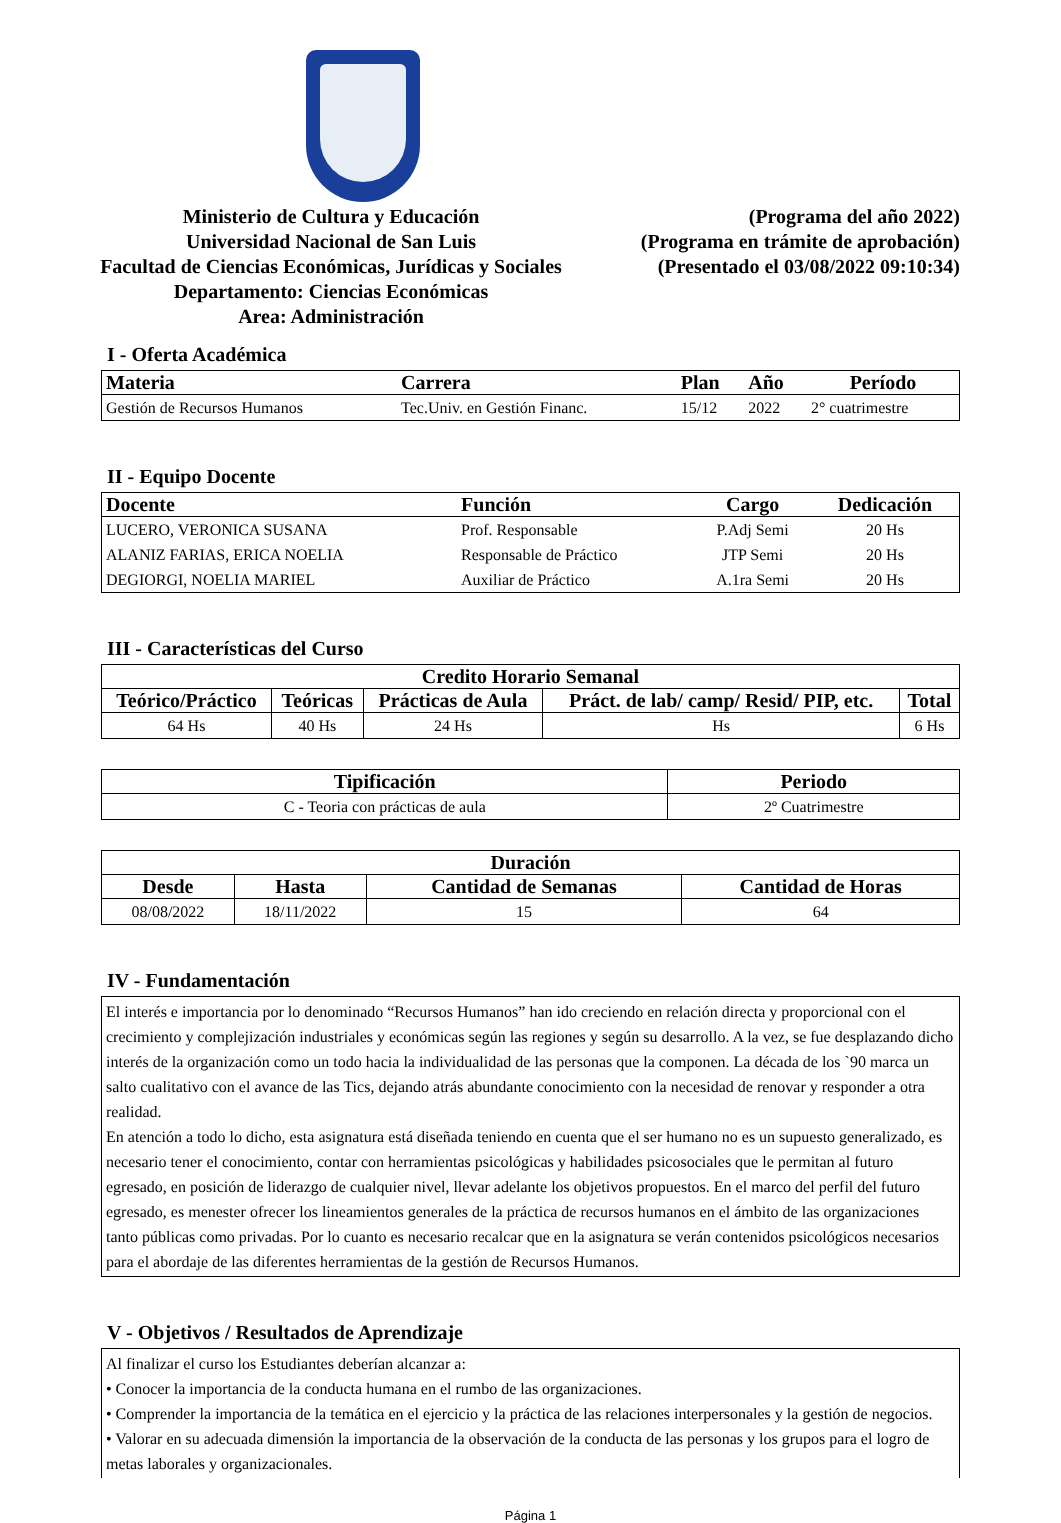Ministerio de Cultura y Educación
Universidad Nacional de San Luis
Facultad de Ciencias Económicas, Jurídicas y Sociales
Departamento: Ciencias Económicas
Area: Administración
(Programa del año 2022)
(Programa en trámite de aprobación)
(Presentado el 03/08/2022 09:10:34)
I - Oferta Académica
| Materia | Carrera | Plan | Año | Período |
| --- | --- | --- | --- | --- |
| Gestión de Recursos Humanos | Tec.Univ. en Gestión Financ. | 15/12 | 2022 | 2° cuatrimestre |
II - Equipo Docente
| Docente | Función | Cargo | Dedicación |
| --- | --- | --- | --- |
| LUCERO, VERONICA SUSANA | Prof. Responsable | P.Adj Semi | 20 Hs |
| ALANIZ FARIAS, ERICA NOELIA | Responsable de Práctico | JTP Semi | 20 Hs |
| DEGIORGI, NOELIA MARIEL | Auxiliar de Práctico | A.1ra Semi | 20 Hs |
III - Características del Curso
| Credito Horario Semanal | | | | |
| --- | --- | --- | --- | --- |
| Teórico/Práctico | Teóricas | Prácticas de Aula | Práct. de lab/ camp/ Resid/ PIP, etc. | Total |
| 64 Hs | 40 Hs | 24 Hs | Hs | 6 Hs |
| Tipificación | Periodo |
| --- | --- |
| C - Teoria con prácticas de aula | 2º Cuatrimestre |
| Duración | | | |
| --- | --- | --- | --- |
| Desde | Hasta | Cantidad de Semanas | Cantidad de Horas |
| 08/08/2022 | 18/11/2022 | 15 | 64 |
IV - Fundamentación
El interés e importancia por lo denominado “Recursos Humanos” han ido creciendo en relación directa y proporcional con el crecimiento y complejización industriales y económicas según las regiones y según su desarrollo. A la vez, se fue desplazando dicho interés de la organización como un todo hacia la individualidad de las personas que la componen. La década de los `90 marca un salto cualitativo con el avance de las Tics, dejando atrás abundante conocimiento con la necesidad de renovar y responder a otra realidad.
En atención a todo lo dicho, esta asignatura está diseñada teniendo en cuenta que el ser humano no es un supuesto generalizado, es necesario tener el conocimiento, contar con herramientas psicológicas y habilidades psicosociales que le permitan al futuro egresado, en posición de liderazgo de cualquier nivel, llevar adelante los objetivos propuestos. En el marco del perfil del futuro egresado, es menester ofrecer los lineamientos generales de la práctica de recursos humanos en el ámbito de las organizaciones tanto públicas como privadas. Por lo cuanto es necesario recalcar que en la asignatura se verán contenidos psicológicos necesarios para el abordaje de las diferentes herramientas de la gestión de Recursos Humanos.
V - Objetivos / Resultados de Aprendizaje
Al finalizar el curso los Estudiantes deberían alcanzar a:
• Conocer la importancia de la conducta humana en el rumbo de las organizaciones.
• Comprender la importancia de la temática en el ejercicio y la práctica de las relaciones interpersonales y la gestión de negocios.
• Valorar en su adecuada dimensión la importancia de la observación de la conducta de las personas y los grupos para el logro de metas laborales y organizacionales.
Página 1